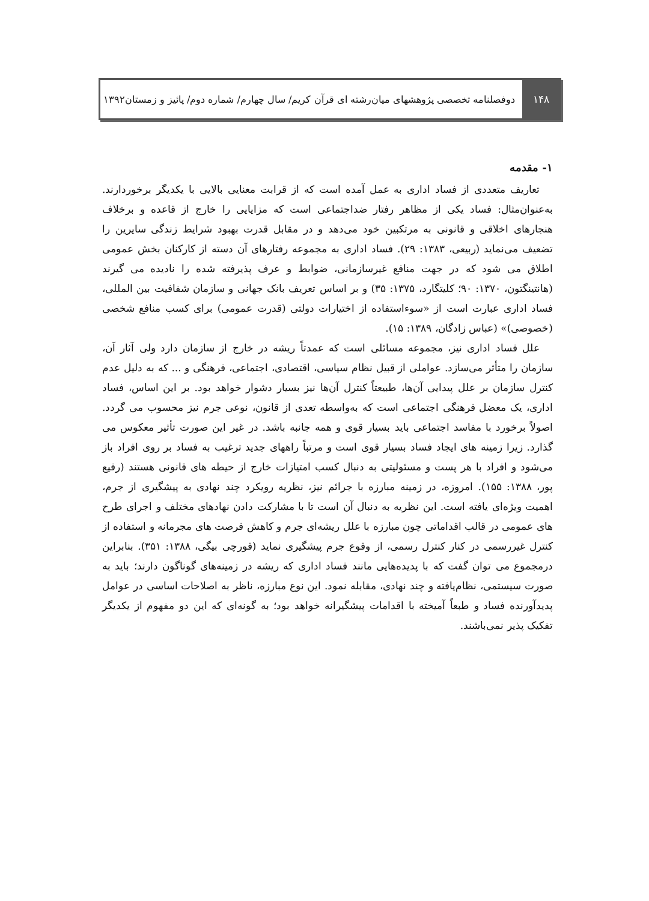۱۴۸
دوفصلنامه تخصصی پژوهشهای میان‌رشته ای قرآن کریم/ سال چهارم/ شماره دوم/ پائیز و زمستان۱۳۹۲
۱- مقدمه
تعاریف متعددی از فساد اداری به عمل آمده است که از قرابت معنایی بالایی با یکدیگر برخوردارند. به‌عنوان‌مثال: فساد یکی از مظاهر رفتار ضداجتماعی است که مزایایی را خارج از قاعده و برخلاف هنجارهای اخلاقی و قانونی به مرتکبین خود می‌دهد و در مقابل قدرت بهبود شرایط زندگی سایرین را تضعیف می‌نماید (ربیعی، ۱۳۸۳: ۲۹). فساد اداری به مجموعه رفتارهای آن دسته از کارکنان بخش عمومی اطلاق می شود که در جهت منافع غیرسازمانی، ضوابط و عرف پذیرفته شده را نادیده می گیرند (هانتینگتون، ۱۳۷۰: ۹۰؛ کلیتگارد، ۱۳۷۵: ۳۵) و بر اساس تعریف بانک جهانی و سازمان شفافیت بین المللی، فساد اداری عبارت است از «سوءاستفاده از اختیارات دولتی (قدرت عمومی) برای کسب منافع شخصی (خصوصی)» (عباس زادگان، ۱۳۸۹: ۱۵).
علل فساد اداری نیز، مجموعه مسائلی است که عمدتاً ریشه در خارج از سازمان دارد ولی آثار آن، سازمان را متأثر می‌سازد. عواملی از قبیل نظام سیاسی، اقتصادی، اجتماعی، فرهنگی و ... که به دلیل عدم کنترل سازمان بر علل پیدایی آن‌ها، طبیعتاً کنترل آن‌ها نیز بسیار دشوار خواهد بود. بر این اساس، فساد اداری، یک معضل فرهنگی اجتماعی است که به‌واسطه تعدی از قانون، نوعی جرم نیز محسوب می گردد. اصولاً برخورد با مفاسد اجتماعی باید بسیار قوی و همه جانبه باشد. در غیر این صورت تأثیر معکوس می گذارد. زیرا زمینه های ایجاد فساد بسیار قوی است و مرتباً راههای جدید ترغیب به فساد بر روی افراد باز می‌شود و افراد با هر پست و مسئولیتی به دنبال کسب امتیازات خارج از حیطه های قانونی هستند (رفیع پور، ۱۳۸۸: ۱۵۵). امروزه، در زمینه مبارزه با جرائم نیز، نظریه رویکرد چند نهادی به پیشگیری از جرم، اهمیت ویژه‌ای یافته است. این نظریه به دنبال آن است تا با مشارکت دادن نهادهای مختلف و اجرای طرح های عمومی در قالب اقداماتی چون مبارزه با علل ریشه‌ای جرم و کاهش فرصت های مجرمانه و استفاده از کنترل غیررسمی در کنار کنترل رسمی، از وقوع جرم پیشگیری نماید (قورچی بیگی، ۱۳۸۸: ۳۵۱). بنابراین درمجموع می توان گفت که با پدیده‌هایی مانند فساد اداری که ریشه در زمینه‌های گوناگون دارند؛ باید به صورت سیستمی، نظام‌یافته و چند نهادی، مقابله نمود. این نوع مبارزه، ناظر به اصلاحات اساسی در عوامل پدیدآورنده فساد و طبعاً آمیخته با اقدامات پیشگیرانه خواهد بود؛ به گونه‌ای که این دو مفهوم از یکدیگر تفکیک پذیر نمی‌باشند.